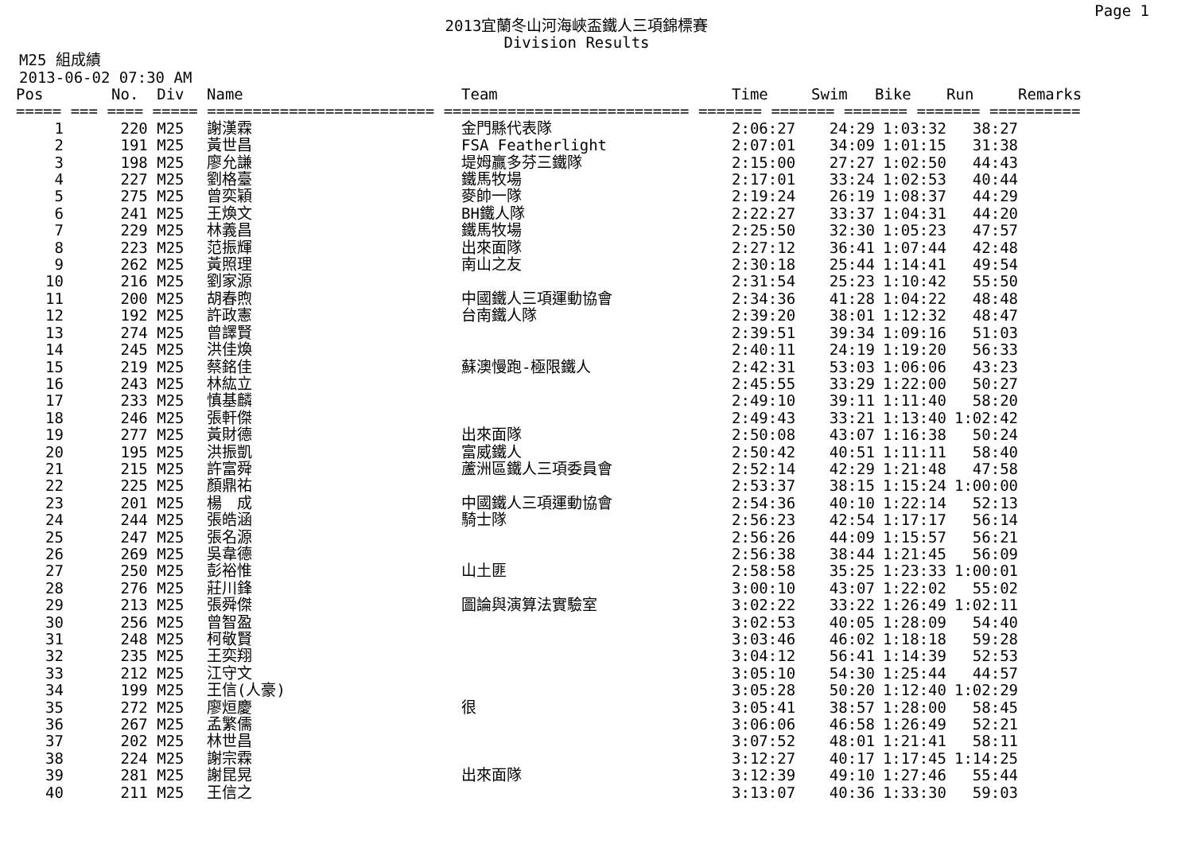Page 1
2013宜蘭冬山河海峽盃鐵人三項錦標賽
Division Results
M25 組成績
2013-06-02 07:30 AM
| Pos | | No. Div | Name | Team | Time | Swim | Bike | Run | Remarks |
| --- | --- | --- | --- | --- | --- | --- | --- | --- | --- |
| ===== === ==== ===== ========================= =========================== ======= ======= ======= ======= ========== | | | | | | | | | |
| 1 | | 220 M25 | 謝漢霖 | 金門縣代表隊 | 2:06:27 | 24:29 | 1:03:32 | 38:27 | |
| 2 | | 191 M25 | 黃世昌 | FSA Featherlight | 2:07:01 | 34:09 | 1:01:15 | 31:38 | |
| 3 | | 198 M25 | 廖允謙 | 堤姆贏多芬三鐵隊 | 2:15:00 | 27:27 | 1:02:50 | 44:43 | |
| 4 | | 227 M25 | 劉格臺 | 鐵馬牧場 | 2:17:01 | 33:24 | 1:02:53 | 40:44 | |
| 5 | | 275 M25 | 曾奕穎 | 麥帥一隊 | 2:19:24 | 26:19 | 1:08:37 | 44:29 | |
| 6 | | 241 M25 | 王煥文 | BH鐵人隊 | 2:22:27 | 33:37 | 1:04:31 | 44:20 | |
| 7 | | 229 M25 | 林義昌 | 鐵馬牧場 | 2:25:50 | 32:30 | 1:05:23 | 47:57 | |
| 8 | | 223 M25 | 范振輝 | 出來面隊 | 2:27:12 | 36:41 | 1:07:44 | 42:48 | |
| 9 | | 262 M25 | 黃照理 | 南山之友 | 2:30:18 | 25:44 | 1:14:41 | 49:54 | |
| 10 | | 216 M25 | 劉家源 | | 2:31:54 | 25:23 | 1:10:42 | 55:50 | |
| 11 | | 200 M25 | 胡春煦 | 中國鐵人三項運動協會 | 2:34:36 | 41:28 | 1:04:22 | 48:48 | |
| 12 | | 192 M25 | 許政憲 | 台南鐵人隊 | 2:39:20 | 38:01 | 1:12:32 | 48:47 | |
| 13 | | 274 M25 | 曾譯賢 | | 2:39:51 | 39:34 | 1:09:16 | 51:03 | |
| 14 | | 245 M25 | 洪佳煥 | | 2:40:11 | 24:19 | 1:19:20 | 56:33 | |
| 15 | | 219 M25 | 蔡銘佳 | 蘇澳慢跑-極限鐵人 | 2:42:31 | 53:03 | 1:06:06 | 43:23 | |
| 16 | | 243 M25 | 林紘立 | | 2:45:55 | 33:29 | 1:22:00 | 50:27 | |
| 17 | | 233 M25 | 慎基麟 | | 2:49:10 | 39:11 | 1:11:40 | 58:20 | |
| 18 | | 246 M25 | 張軒傑 | | 2:49:43 | 33:21 | 1:13:40 | 1:02:42 | |
| 19 | | 277 M25 | 黃財德 | 出來面隊 | 2:50:08 | 43:07 | 1:16:38 | 50:24 | |
| 20 | | 195 M25 | 洪振凱 | 富威鐵人 | 2:50:42 | 40:51 | 1:11:11 | 58:40 | |
| 21 | | 215 M25 | 許富舜 | 蘆洲區鐵人三項委員會 | 2:52:14 | 42:29 | 1:21:48 | 47:58 | |
| 22 | | 225 M25 | 顏鼎祐 | | 2:53:37 | 38:15 | 1:15:24 | 1:00:00 | |
| 23 | | 201 M25 | 楊 成 | 中國鐵人三項運動協會 | 2:54:36 | 40:10 | 1:22:14 | 52:13 | |
| 24 | | 244 M25 | 張皓涵 | 騎士隊 | 2:56:23 | 42:54 | 1:17:17 | 56:14 | |
| 25 | | 247 M25 | 張名源 | | 2:56:26 | 44:09 | 1:15:57 | 56:21 | |
| 26 | | 269 M25 | 吳韋德 | | 2:56:38 | 38:44 | 1:21:45 | 56:09 | |
| 27 | | 250 M25 | 彭裕惟 | 山土匪 | 2:58:58 | 35:25 | 1:23:33 | 1:00:01 | |
| 28 | | 276 M25 | 莊川鋒 | | 3:00:10 | 43:07 | 1:22:02 | 55:02 | |
| 29 | | 213 M25 | 張舜傑 | 圖論與演算法實驗室 | 3:02:22 | 33:22 | 1:26:49 | 1:02:11 | |
| 30 | | 256 M25 | 曾智盈 | | 3:02:53 | 40:05 | 1:28:09 | 54:40 | |
| 31 | | 248 M25 | 柯敬賢 | | 3:03:46 | 46:02 | 1:18:18 | 59:28 | |
| 32 | | 235 M25 | 王奕翔 | | 3:04:12 | 56:41 | 1:14:39 | 52:53 | |
| 33 | | 212 M25 | 江守文 | | 3:05:10 | 54:30 | 1:25:44 | 44:57 | |
| 34 | | 199 M25 | 王信(人豪) | | 3:05:28 | 50:20 | 1:12:40 | 1:02:29 | |
| 35 | | 272 M25 | 廖烜慶 | 很 | 3:05:41 | 38:57 | 1:28:00 | 58:45 | |
| 36 | | 267 M25 | 孟繁儒 | | 3:06:06 | 46:58 | 1:26:49 | 52:21 | |
| 37 | | 202 M25 | 林世昌 | | 3:07:52 | 48:01 | 1:21:41 | 58:11 | |
| 38 | | 224 M25 | 謝宗霖 | | 3:12:27 | 40:17 | 1:17:45 | 1:14:25 | |
| 39 | | 281 M25 | 謝昆晃 | 出來面隊 | 3:12:39 | 49:10 | 1:27:46 | 55:44 | |
| 40 | | 211 M25 | 王信之 | | 3:13:07 | 40:36 | 1:33:30 | 59:03 | |